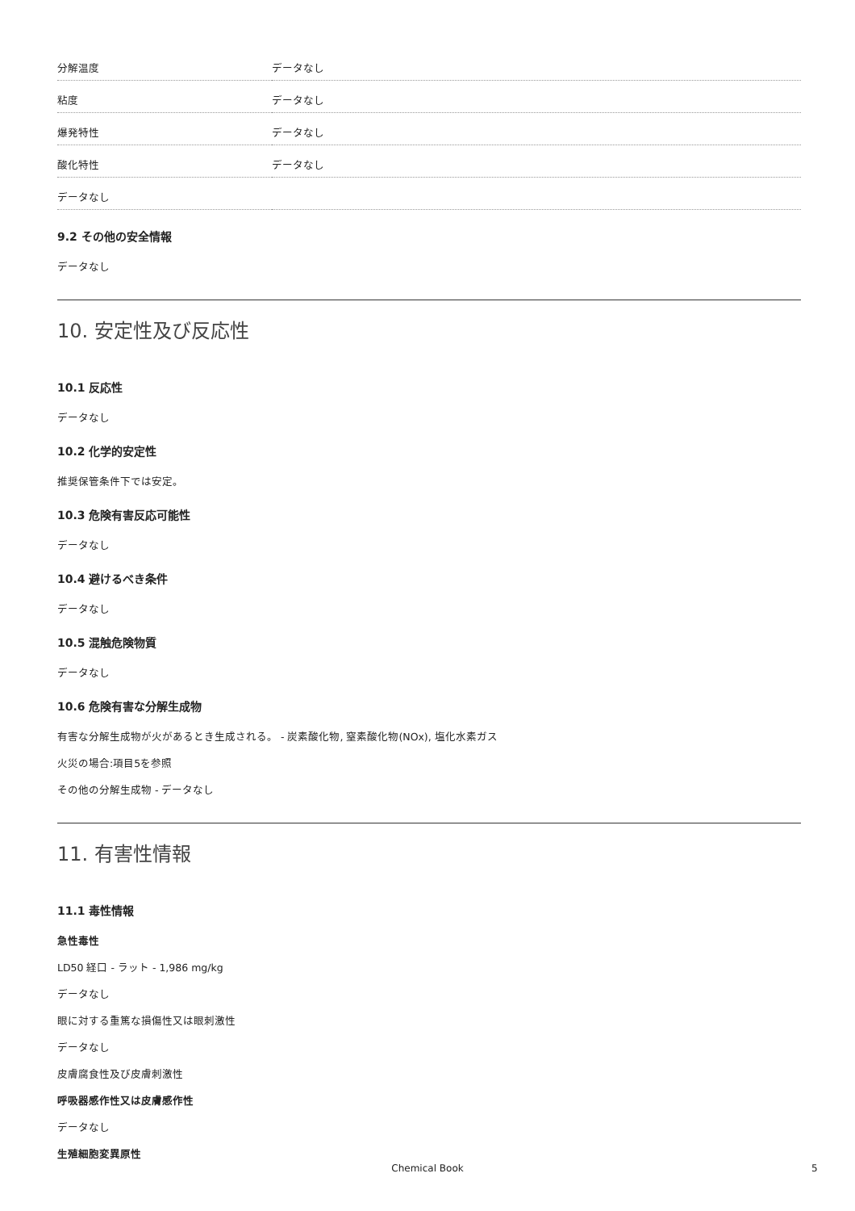| 分解温度 | データなし |
| 粘度 | データなし |
| 爆発特性 | データなし |
| 酸化特性 | データなし |
| データなし | |
9.2 その他の安全情報
データなし
10. 安定性及び反応性
10.1 反応性
データなし
10.2 化学的安定性
推奨保管条件下では安定。
10.3 危険有害反応可能性
データなし
10.4 避けるべき条件
データなし
10.5 混触危険物質
データなし
10.6 危険有害な分解生成物
有害な分解生成物が火があるとき生成される。 - 炭素酸化物, 窒素酸化物(NOx), 塩化水素ガス
火災の場合:項目5を参照
その他の分解生成物 - データなし
11. 有害性情報
11.1 毒性情報
急性毒性
LD50 経口 - ラット - 1,986 mg/kg
データなし
眼に対する重篤な損傷性又は眼刺激性
データなし
皮膚腐食性及び皮膚刺激性
呼吸器感作性又は皮膚感作性
データなし
生殖細胞変異原性
Chemical Book 5